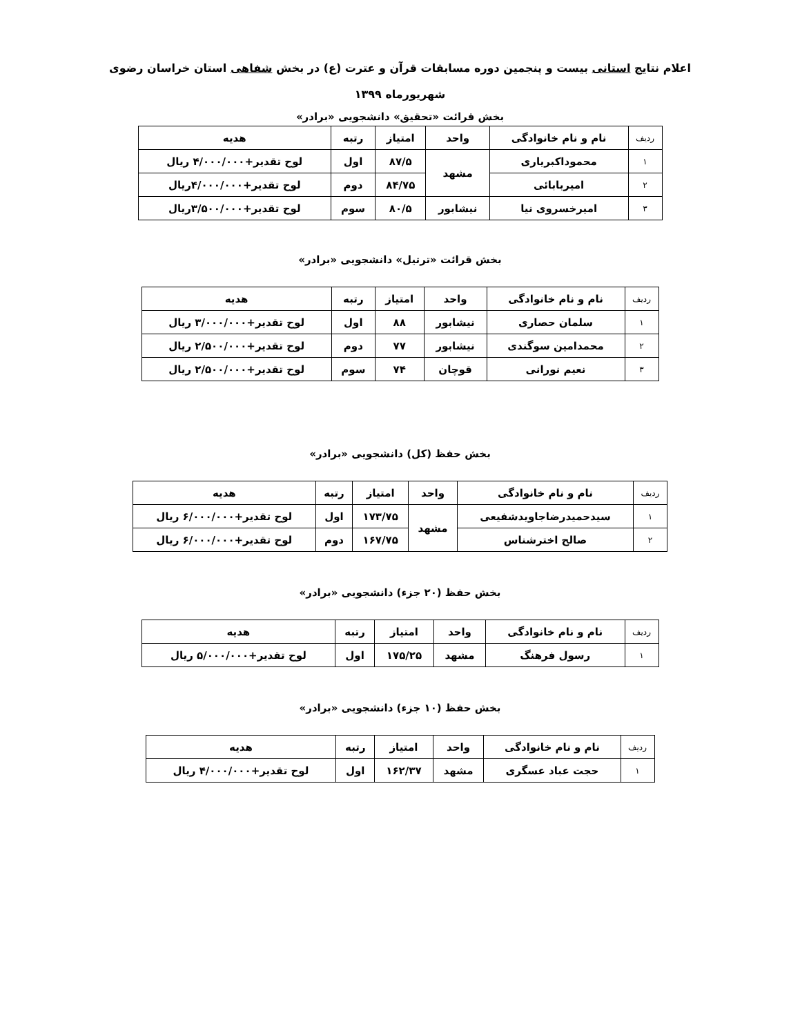اعلام نتایج استانی بیست و پنجمین دوره مسابقات قرآن و عترت (ع) در بخش شفاهی استان خراسان رضوی
شهریورماه ۱۳۹۹
بخش قرائت «تحقیق» دانشجویی «برادر»
| ردیف | نام و نام خانوادگی | واحد | امتیاز | رتبه | هدیه |
| --- | --- | --- | --- | --- | --- |
| ۱ | محموداکبریاری | مشهد | ۸۷/۵ | اول | لوح تقدیر+۴/۰۰۰/۰۰۰ ریال |
| ۲ | امیربابائی | | ۸۴/۷۵ | دوم | لوح تقدیر+۴/۰۰۰/۰۰۰ریال |
| ۳ | امیرخسروی نیا | نیشابور | ۸۰/۵ | سوم | لوح تقدیر+۳/۵۰۰/۰۰۰ریال |
بخش قرائت «ترتیل» دانشجویی «برادر»
| ردیف | نام و نام خانوادگی | واحد | امتیاز | رتبه | هدیه |
| --- | --- | --- | --- | --- | --- |
| ۱ | سلمان حصاری | نیشابور | ۸۸ | اول | لوح تقدیر+۳/۰۰۰/۰۰۰ ریال |
| ۲ | محمدامین سوگندی | نیشابور | ۷۷ | دوم | لوح تقدیر+۲/۵۰۰/۰۰۰ ریال |
| ۳ | نعیم نورانی | قوچان | ۷۴ | سوم | لوح تقدیر+۲/۵۰۰/۰۰۰ ریال |
بخش حفظ (کل) دانشجویی «برادر»
| ردیف | نام و نام خانوادگی | واحد | امتیاز | رتبه | هدیه |
| --- | --- | --- | --- | --- | --- |
| ۱ | سیدحمیدرضاجاویدشفیعی | مشهد | ۱۷۳/۷۵ | اول | لوح تقدیر+۶/۰۰۰/۰۰۰ ریال |
| ۲ | صالح اخترشناس | | ۱۶۷/۷۵ | دوم | لوح تقدیر+۶/۰۰۰/۰۰۰ ریال |
بخش حفظ (۲۰ جزء) دانشجویی «برادر»
| ردیف | نام و نام خانوادگی | واحد | امتیاز | رتبه | هدیه |
| --- | --- | --- | --- | --- | --- |
| ۱ | رسول فرهنگ | مشهد | ۱۷۵/۲۵ | اول | لوح تقدیر+۵/۰۰۰/۰۰۰ ریال |
بخش حفظ (۱۰ جزء) دانشجویی «برادر»
| ردیف | نام و نام خانوادگی | واحد | امتیاز | رتبه | هدیه |
| --- | --- | --- | --- | --- | --- |
| ۱ | حجت عباد عسگری | مشهد | ۱۶۲/۳۷ | اول | لوح تقدیر+۴/۰۰۰/۰۰۰ ریال |